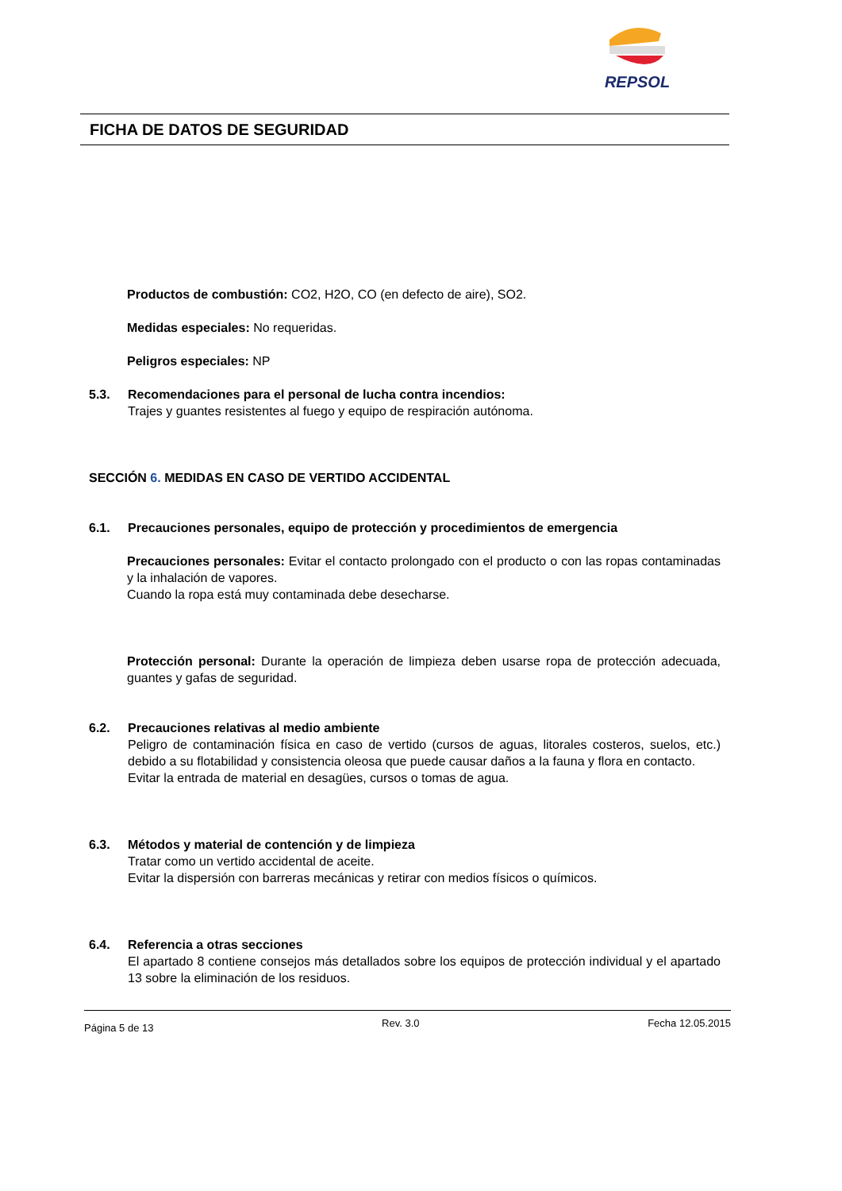REPSOL
FICHA DE DATOS DE SEGURIDAD
Productos de combustión: CO2, H2O, CO (en defecto de aire), SO2.
Medidas especiales: No requeridas.
Peligros especiales: NP
5.3. Recomendaciones para el personal de lucha contra incendios:
Trajes y guantes resistentes al fuego y equipo de respiración autónoma.
SECCIÓN 6. MEDIDAS EN CASO DE VERTIDO ACCIDENTAL
6.1. Precauciones personales, equipo de protección y procedimientos de emergencia
Precauciones personales: Evitar el contacto prolongado con el producto o con las ropas contaminadas y la inhalación de vapores.
Cuando la ropa está muy contaminada debe desecharse.
Protección personal: Durante la operación de limpieza deben usarse ropa de protección adecuada, guantes y gafas de seguridad.
6.2. Precauciones relativas al medio ambiente
Peligro de contaminación física en caso de vertido (cursos de aguas, litorales costeros, suelos, etc.) debido a su flotabilidad y consistencia oleosa que puede causar daños a la fauna y flora en contacto.
Evitar la entrada de material en desagües, cursos o tomas de agua.
6.3. Métodos y material de contención y de limpieza
Tratar como un vertido accidental de aceite.
Evitar la dispersión con barreras mecánicas y retirar con medios físicos o químicos.
6.4. Referencia a otras secciones
El apartado 8 contiene consejos más detallados sobre los equipos de protección individual y el apartado 13 sobre la eliminación de los residuos.
Página 5 de 13 Rev. 3.0 Fecha 12.05.2015